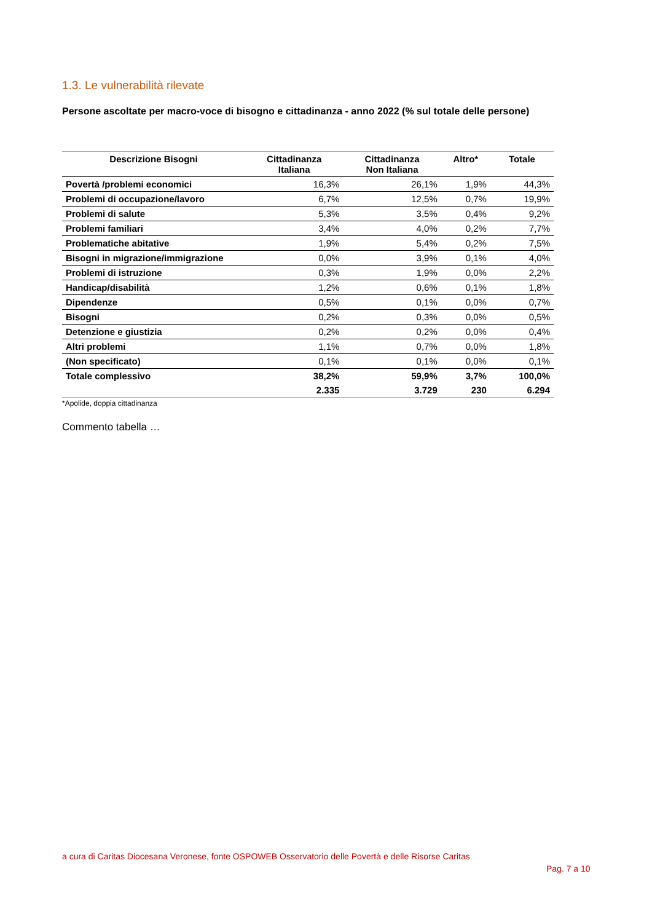1.3. Le vulnerabilità rilevate
Persone ascoltate per macro-voce di bisogno e cittadinanza - anno 2022 (% sul totale delle persone)
| Descrizione Bisogni | Cittadinanza Italiana | Cittadinanza Non Italiana | Altro* | Totale |
| --- | --- | --- | --- | --- |
| Povertà /problemi economici | 16,3% | 26,1% | 1,9% | 44,3% |
| Problemi di occupazione/lavoro | 6,7% | 12,5% | 0,7% | 19,9% |
| Problemi di salute | 5,3% | 3,5% | 0,4% | 9,2% |
| Problemi familiari | 3,4% | 4,0% | 0,2% | 7,7% |
| Problematiche abitative | 1,9% | 5,4% | 0,2% | 7,5% |
| Bisogni in migrazione/immigrazione | 0,0% | 3,9% | 0,1% | 4,0% |
| Problemi di istruzione | 0,3% | 1,9% | 0,0% | 2,2% |
| Handicap/disabilità | 1,2% | 0,6% | 0,1% | 1,8% |
| Dipendenze | 0,5% | 0,1% | 0,0% | 0,7% |
| Bisogni | 0,2% | 0,3% | 0,0% | 0,5% |
| Detenzione e giustizia | 0,2% | 0,2% | 0,0% | 0,4% |
| Altri problemi | 1,1% | 0,7% | 0,0% | 1,8% |
| (Non specificato) | 0,1% | 0,1% | 0,0% | 0,1% |
| Totale complessivo | 38,2% | 59,9% | 3,7% | 100,0% |
| | 2.335 | 3.729 | 230 | 6.294 |
*Apolide, doppia cittadinanza
Commento tabella …
a cura di Caritas Diocesana Veronese, fonte OSPOWEB Osservatorio delle Povertà e delle Risorse Caritas
Pag. 7 a 10